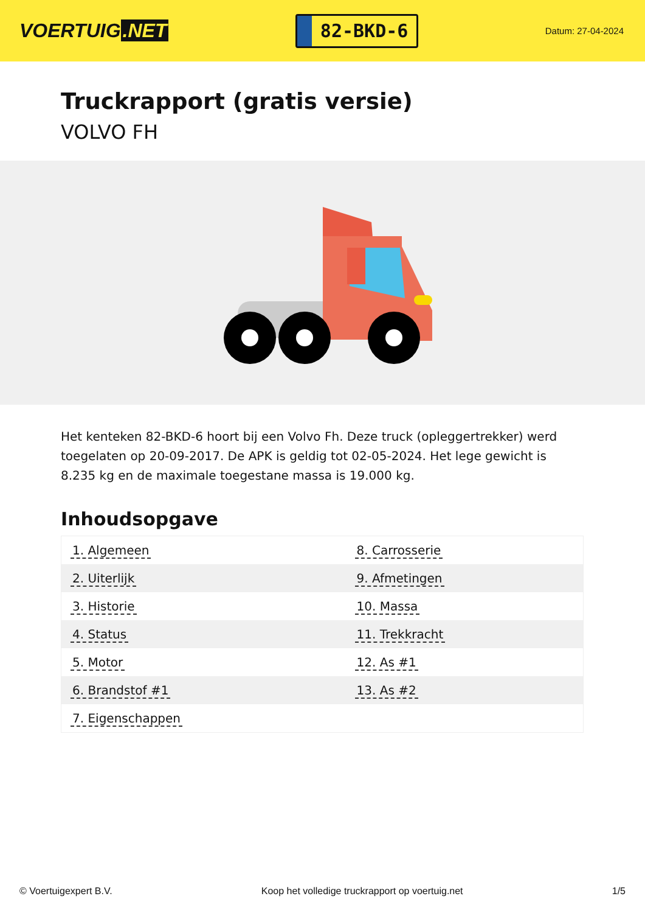VOERTUIG.NET
82-BKD-6
Datum: 27-04-2024
Truckrapport (gratis versie)
VOLVO FH
Het kenteken 82-BKD-6 hoort bij een Volvo Fh. Deze truck (opleggertrekker) werd toegelaten op 20-09-2017. De APK is geldig tot 02-05-2024. Het lege gewicht is 8.235 kg en de maximale toegestane massa is 19.000 kg.
Inhoudsopgave
| 1. Algemeen | 8. Carrosserie |
| 2. Uiterlijk | 9. Afmetingen |
| 3. Historie | 10. Massa |
| 4. Status | 11. Trekkracht |
| 5. Motor | 12. As #1 |
| 6. Brandstof #1 | 13. As #2 |
| 7. Eigenschappen | |
© Voertuigexpert B.V. Koop het volledige truckrapport op voertuig.net 1/5